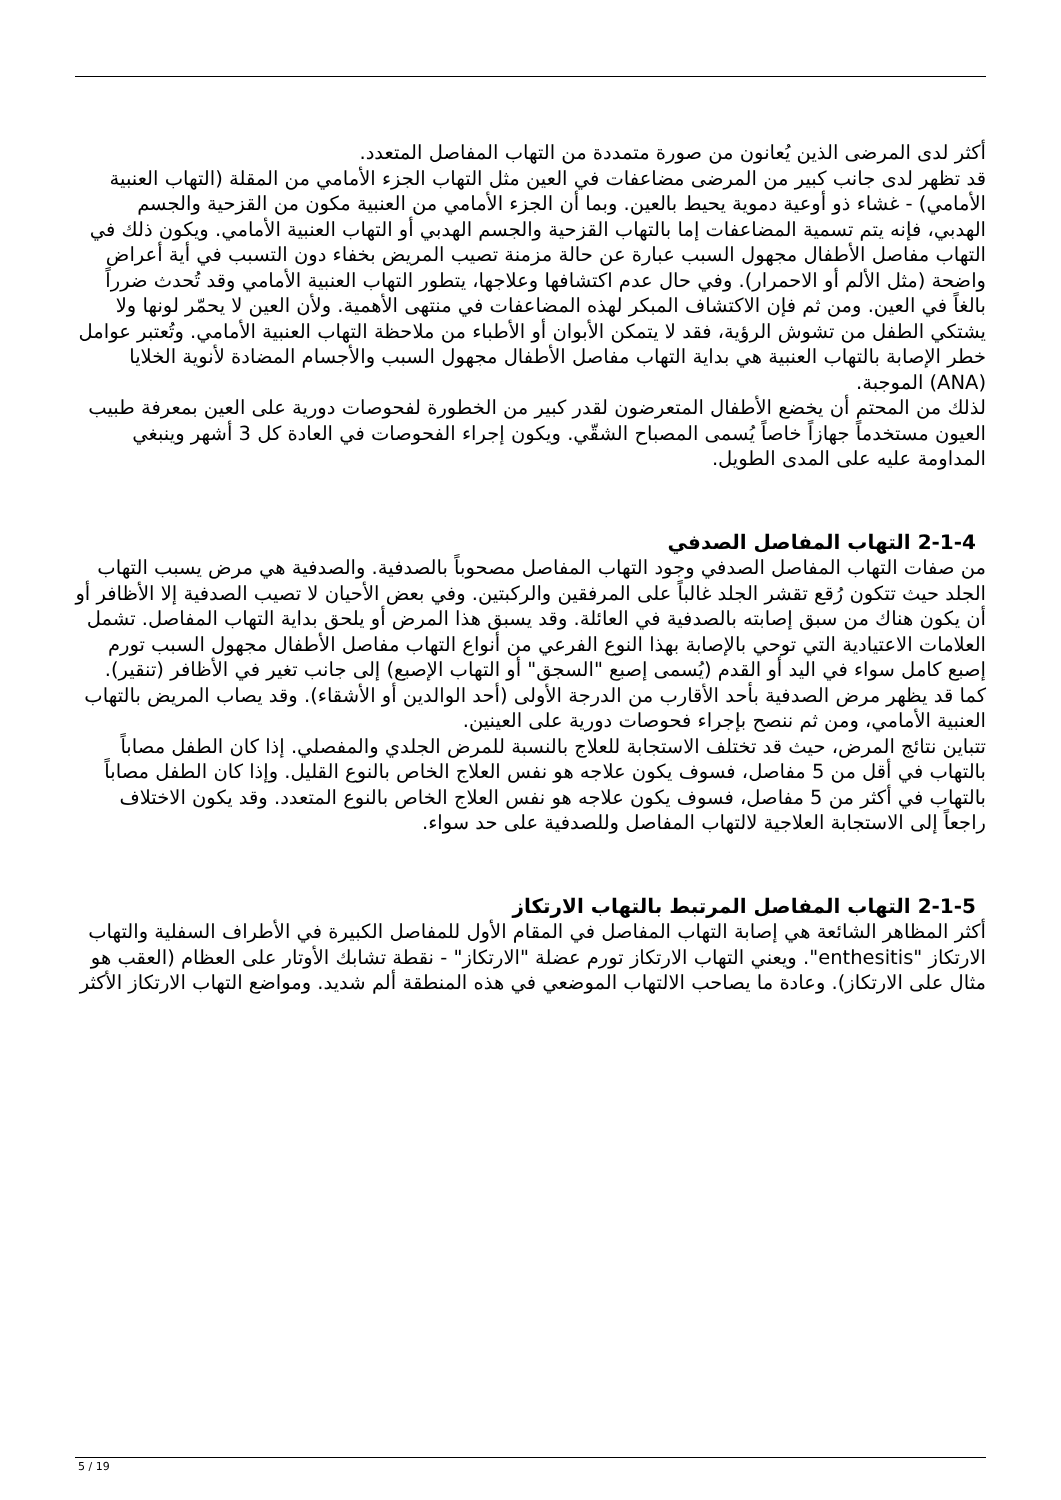أكثر لدى المرضى الذين يُعانون من صورة متمددة من التهاب المفاصل المتعدد.
قد تظهر لدى جانب كبير من المرضى مضاعفات في العين مثل التهاب الجزء الأمامي من المقلة (التهاب العنبية الأمامي) - غشاء ذو أوعية دموية يحيط بالعين. وبما أن الجزء الأمامي من العنبية مكون من القزحية والجسم الهدبي، فإنه يتم تسمية المضاعفات إما بالتهاب القزحية والجسم الهدبي أو التهاب العنبية الأمامي. ويكون ذلك في التهاب مفاصل الأطفال مجهول السبب عبارة عن حالة مزمنة تصيب المريض بخفاء دون التسبب في أية أعراض واضحة (مثل الألم أو الاحمرار). وفي حال عدم اكتشافها وعلاجها، يتطور التهاب العنبية الأمامي وقد تُحدث ضرراً بالغاً في العين. ومن ثم فإن الاكتشاف المبكر لهذه المضاعفات في منتهى الأهمية. ولأن العين لا يحمّر لونها ولا يشتكي الطفل من تشوش الرؤية، فقد لا يتمكن الأبوان أو الأطباء من ملاحظة التهاب العنبية الأمامي. وتُعتبر عوامل خطر الإصابة بالتهاب العنبية هي بداية التهاب مفاصل الأطفال مجهول السبب والأجسام المضادة لأنوية الخلايا (ANA) الموجبة.
لذلك من المحتم أن يخضع الأطفال المتعرضون لقدر كبير من الخطورة لفحوصات دورية على العين بمعرفة طبيب العيون مستخدماً جهازاً خاصاً يُسمى المصباح الشقّي. ويكون إجراء الفحوصات في العادة كل 3 أشهر وينبغي المداومة عليه على المدى الطويل.
2-1-4 التهاب المفاصل الصدفي
من صفات التهاب المفاصل الصدفي وجود التهاب المفاصل مصحوباً بالصدفية. والصدفية هي مرض يسبب التهاب الجلد حيث تتكون رُقع تقشر الجلد غالباً على المرفقين والركبتين. وفي بعض الأحيان لا تصيب الصدفية إلا الأظافر أو أن يكون هناك من سبق إصابته بالصدفية في العائلة. وقد يسبق هذا المرض أو يلحق بداية التهاب المفاصل. تشمل العلامات الاعتيادية التي توحي بالإصابة بهذا النوع الفرعي من أنواع التهاب مفاصل الأطفال مجهول السبب تورم إصبع كامل سواء في اليد أو القدم (يُسمى إصبع "السجق" أو التهاب الإصبع) إلى جانب تغير في الأظافر (تنقير). كما قد يظهر مرض الصدفية بأحد الأقارب من الدرجة الأولى (أحد الوالدين أو الأشقاء). وقد يصاب المريض بالتهاب العنبية الأمامي، ومن ثم ننصح بإجراء فحوصات دورية على العينين.
تتباين نتائج المرض، حيث قد تختلف الاستجابة للعلاج بالنسبة للمرض الجلدي والمفصلي. إذا كان الطفل مصاباً بالتهاب في أقل من 5 مفاصل، فسوف يكون علاجه هو نفس العلاج الخاص بالنوع القليل. وإذا كان الطفل مصاباً بالتهاب في أكثر من 5 مفاصل، فسوف يكون علاجه هو نفس العلاج الخاص بالنوع المتعدد. وقد يكون الاختلاف راجعاً إلى الاستجابة العلاجية لالتهاب المفاصل وللصدفية على حد سواء.
2-1-5 التهاب المفاصل المرتبط بالتهاب الارتكاز
أكثر المظاهر الشائعة هي إصابة التهاب المفاصل في المقام الأول للمفاصل الكبيرة في الأطراف السفلية والتهاب الارتكاز "enthesitis". ويعني التهاب الارتكاز تورم عضلة "الارتكاز" - نقطة تشابك الأوتار على العظام (العقب هو مثال على الارتكاز). وعادة ما يصاحب الالتهاب الموضعي في هذه المنطقة ألم شديد. ومواضع التهاب الارتكاز الأكثر
5 / 19